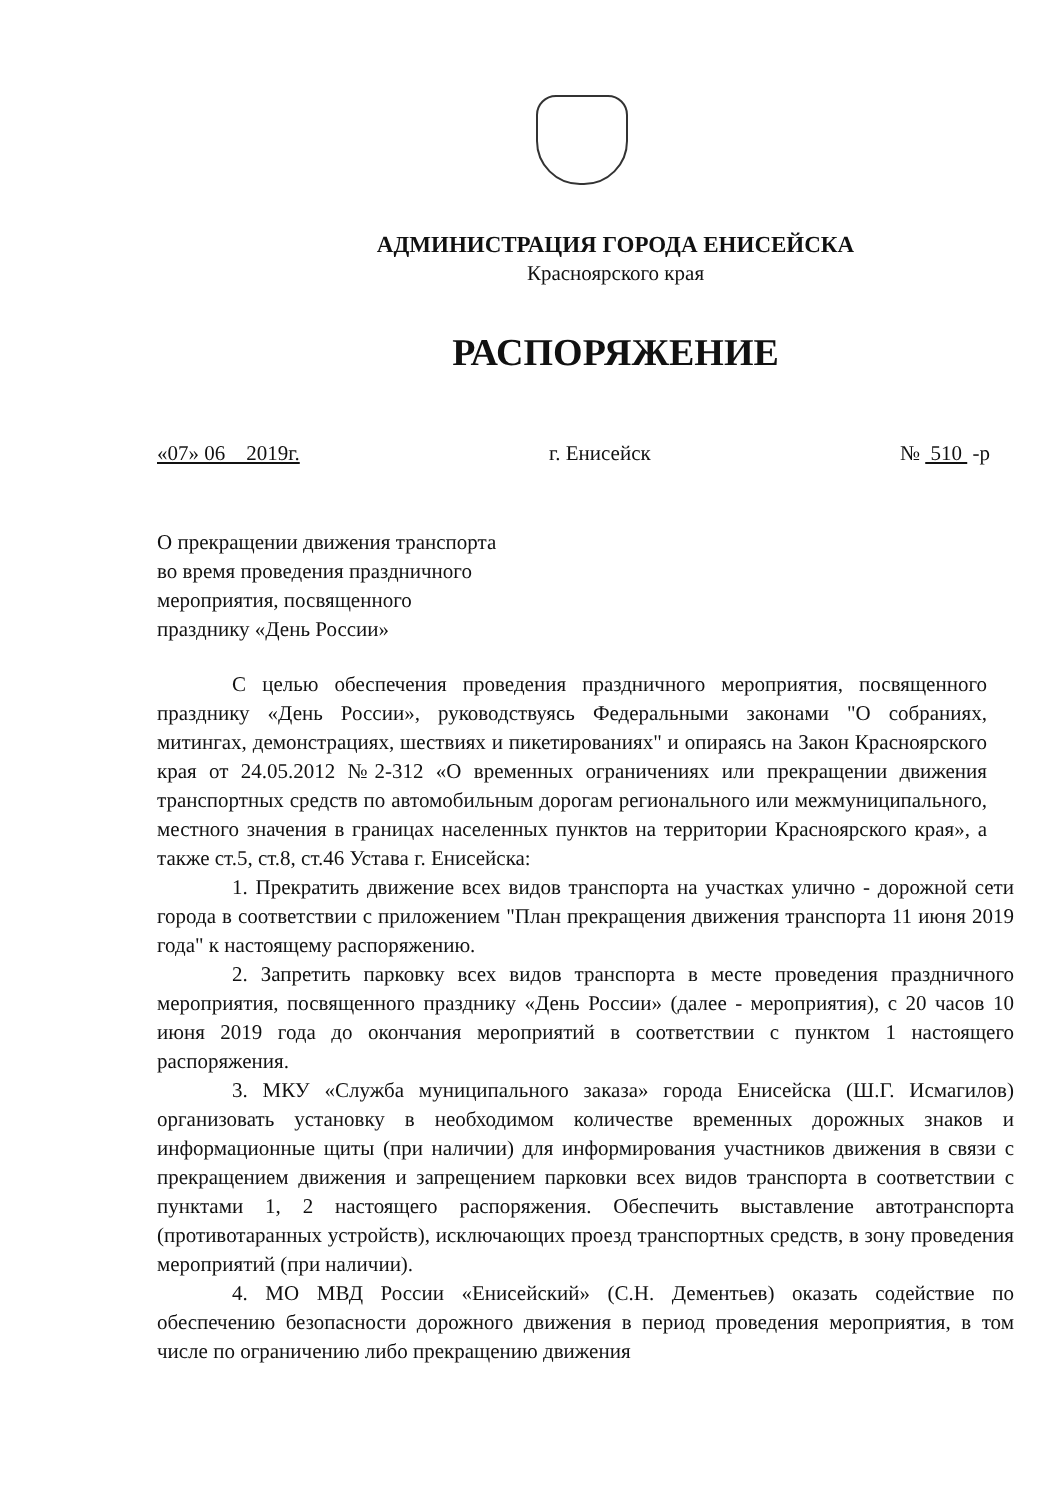АДМИНИСТРАЦИЯ ГОРОДА ЕНИСЕЙСКА
Красноярского края
РАСПОРЯЖЕНИЕ
«07» 06 2019г. г. Енисейск № 510 -р
О прекращении движения транспорта
во время проведения праздничного
мероприятия, посвященного
празднику «День России»
С целью обеспечения проведения праздничного мероприятия, посвященного празднику «День России», руководствуясь Федеральными законами "О собраниях, митингах, демонстрациях, шествиях и пикетированиях" и опираясь на Закон Красноярского края от 24.05.2012 №2-312 «О временных ограничениях или прекращении движения транспортных средств по автомобильным дорогам регионального или межмуниципального, местного значения в границах населенных пунктов на территории Красноярского края», а также ст.5, ст.8, ст.46 Устава г. Енисейска:
1. Прекратить движение всех видов транспорта на участках улично - дорожной сети города в соответствии с приложением "План прекращения движения транспорта 11 июня 2019 года" к настоящему распоряжению.
2. Запретить парковку всех видов транспорта в месте проведения праздничного мероприятия, посвященного празднику «День России» (далее - мероприятия), с 20 часов 10 июня 2019 года до окончания мероприятий в соответствии с пунктом 1 настоящего распоряжения.
3. МКУ «Служба муниципального заказа» города Енисейска (Ш.Г. Исмагилов) организовать установку в необходимом количестве временных дорожных знаков и информационные щиты (при наличии) для информирования участников движения в связи с прекращением движения и запрещением парковки всех видов транспорта в соответствии с пунктами 1, 2 настоящего распоряжения. Обеспечить выставление автотранспорта (противотаранных устройств), исключающих проезд транспортных средств, в зону проведения мероприятий (при наличии).
4. МО МВД России «Енисейский» (С.Н. Дементьев) оказать содействие по обеспечению безопасности дорожного движения в период проведения мероприятия, в том числе по ограничению либо прекращению движения